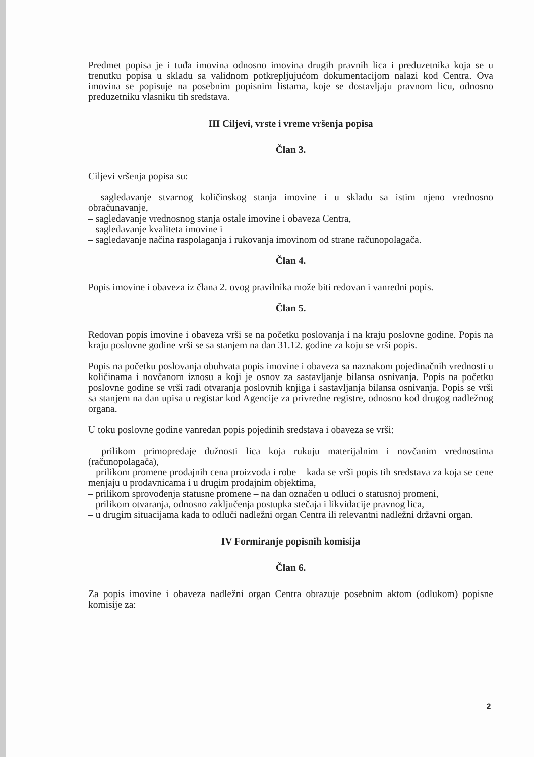Predmet popisa je i tuđa imovina odnosno imovina drugih pravnih lica i preduzetnika koja se u trenutku popisa u skladu sa validnom potkrepljujućom dokumentacijom nalazi kod Centra. Ova imovina se popisuje na posebnim popisnim listama, koje se dostavljaju pravnom licu, odnosno preduzetniku vlasniku tih sredstava.
III Ciljevi, vrste i vreme vršenja popisa
Član 3.
Ciljevi vršenja popisa su:
– sagledavanje stvarnog količinskog stanja imovine i u skladu sa istim njeno vrednosno obračunavanje,
– sagledavanje vrednosnog stanja ostale imovine i obaveza Centra,
– sagledavanje kvaliteta imovine i
– sagledavanje načina raspolaganja i rukovanja imovinom od strane računopolagača.
Član 4.
Popis imovine i obaveza iz člana 2. ovog pravilnika može biti redovan i vanredni popis.
Član 5.
Redovan popis imovine i obaveza vrši se na početku poslovanja i na kraju poslovne godine. Popis na kraju poslovne godine vrši se sa stanjem na dan 31.12. godine za koju se vrši popis.
Popis na početku poslovanja obuhvata popis imovine i obaveza sa naznakom pojedinačnih vrednosti u količinama i novčanom iznosu a koji je osnov za sastavljanje bilansa osnivanja. Popis na početku poslovne godine se vrši radi otvaranja poslovnih knjiga i sastavljanja bilansa osnivanja. Popis se vrši sa stanjem na dan upisa u registar kod Agencije za privredne registre, odnosno kod drugog nadležnog organa.
U toku poslovne godine vanredan popis pojedinih sredstava i obaveza se vrši:
– prilikom primopredaje dužnosti lica koja rukuju materijalnim i novčanim vrednostima (računopolagača),
– prilikom promene prodajnih cena proizvoda i robe – kada se vrši popis tih sredstava za koja se cene menjaju u prodavnicama i u drugim prodajnim objektima,
– prilikom sprovođenja statusne promene – na dan označen u odluci o statusnoj promeni,
– prilikom otvaranja, odnosno zaključenja postupka stečaja i likvidacije pravnog lica,
– u drugim situacijama kada to odluči nadležni organ Centra ili relevantni nadležni državni organ.
IV Formiranje popisnih komisija
Član 6.
Za popis imovine i obaveza nadležni organ Centra obrazuje posebnim aktom (odlukom) popisne komisije za:
2